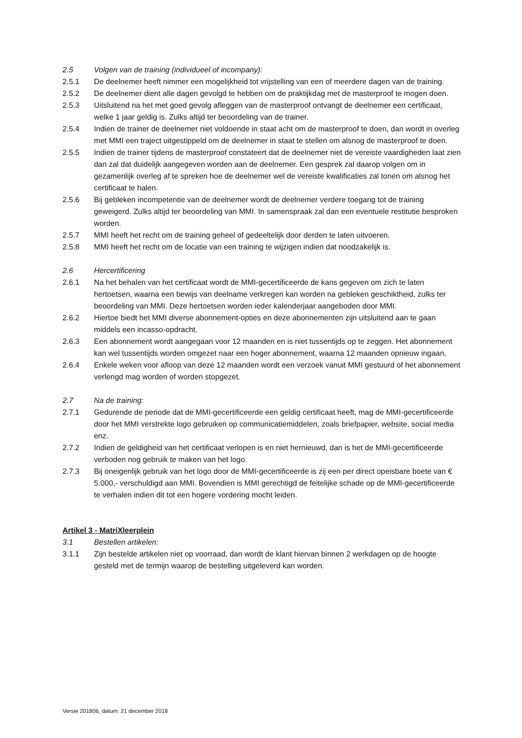2.5 Volgen van de training (individueel of incompany):
2.5.1 De deelnemer heeft nimmer een mogelijkheid tot vrijstelling van een of meerdere dagen van de training.
2.5.2 De deelnemer dient alle dagen gevolgd te hebben om de praktijkdag met de masterproof te mogen doen.
2.5.3 Uitsluitend na het met goed gevolg afleggen van de masterproof ontvangt de deelnemer een certificaat, welke 1 jaar geldig is. Zulks altijd ter beoordeling van de trainer.
2.5.4 Indien de trainer de deelnemer niet voldoende in staat acht om de masterproof te doen, dan wordt in overleg met MMI een traject uitgestippeld om de deelnemer in staat te stellen om alsnog de masterproof te doen.
2.5.5 Indien de trainer tijdens de masterproof constateert dat de deelnemer niet de vereiste vaardigheden laat zien dan zal dat duidelijk aangegeven worden aan de deelnemer. Een gesprek zal daarop volgen om in gezamenlijk overleg af te spreken hoe de deelnemer wel de vereiste kwalificaties zal tonen om alsnog het certificaat te halen.
2.5.6 Bij gebleken incompetentie van de deelnemer wordt de deelnemer verdere toegang tot de training geweigerd. Zulks altijd ter beoordeling van MMI. In samenspraak zal dan een eventuele restitutie besproken worden.
2.5.7 MMI heeft het recht om de training geheel of gedeeltelijk door derden te laten uitvoeren.
2.5.8 MMI heeft het recht om de locatie van een training te wijzigen indien dat noodzakelijk is.
2.6 Hercertificering
2.6.1 Na het behalen van het certificaat wordt de MMI-gecertificeerde de kans gegeven om zich te laten hertoetsen, waarna een bewijs van deelname verkregen kan worden na gebleken geschiktheid, zulks ter beoordeling van MMI. Deze hertoetsen worden ieder kalenderjaar aangeboden door MMI.
2.6.2 Hiertoe biedt het MMI diverse abonnement-opties en deze abonnementen zijn uitsluitend aan te gaan middels een incasso-opdracht.
2.6.3 Een abonnement wordt aangegaan voor 12 maanden en is niet tussentijds op te zeggen. Het abonnement kan wel tussentijds worden omgezet naar een hoger abonnement, waarna 12 maanden opnieuw ingaan.
2.6.4 Enkele weken voor afloop van deze 12 maanden wordt een verzoek vanuit MMI gestuurd of het abonnement verlengd mag worden of worden stopgezet.
2.7 Na de training:
2.7.1 Gedurende de periode dat de MMI-gecertificeerde een geldig certificaat heeft, mag de MMI-gecertificeerde door het MMI verstrekte logo gebruiken op communicatiemiddelen, zoals briefpapier, website, social media enz.
2.7.2 Indien de geldigheid van het certificaat verlopen is en niet hernieuwd, dan is het de MMI-gecertificeerde verboden nog gebruik te maken van het logo.
2.7.3 Bij oneigenlijk gebruik van het logo door de MMI-gecertificeerde is zij een per direct opeisbare boete van € 5.000,- verschuldigd aan MMI. Bovendien is MMI gerechtigd de feitelijke schade op de MMI-gecertificeerde te verhalen indien dit tot een hogere vordering mocht leiden.
Artikel 3 - MatriXleerplein
3.1 Bestellen artikelen:
3.1.1 Zijn bestelde artikelen niet op voorraad, dan wordt de klant hiervan binnen 2 werkdagen op de hoogte gesteld met de termijn waarop de bestelling uitgeleverd kan worden.
Versie 201806, datum: 21 december 2018